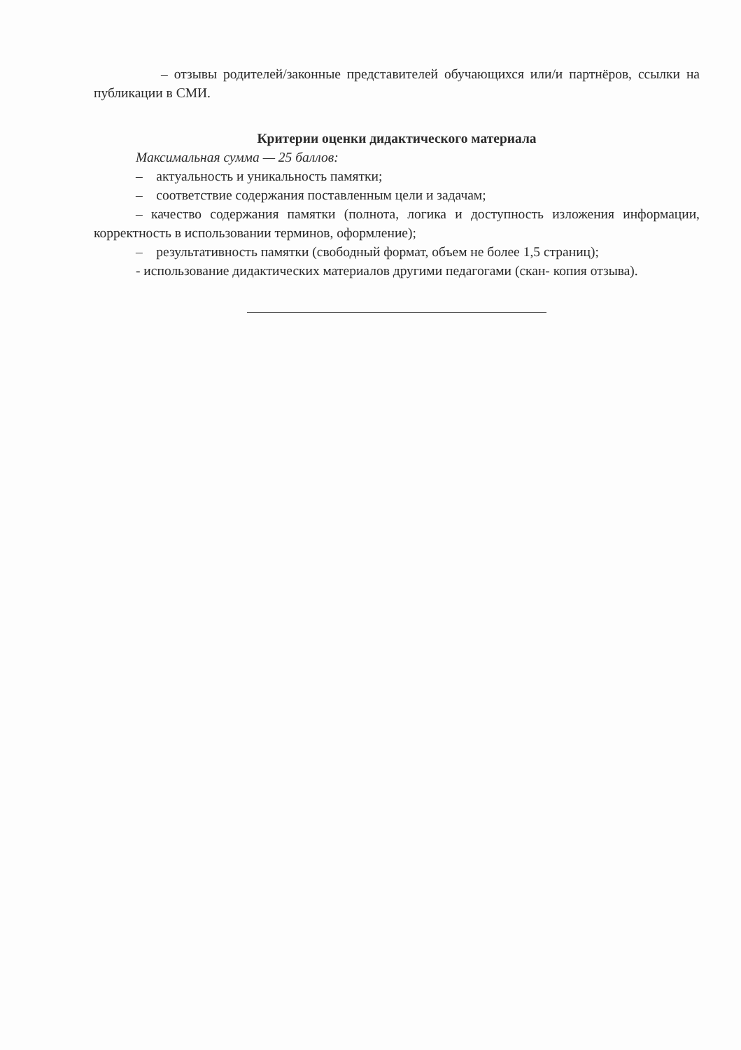– отзывы родителей/законные представителей обучающихся или/и партнёров, ссылки на публикации в СМИ.
Критерии оценки дидактического материала
Максимальная сумма — 25 баллов:
– актуальность и уникальность памятки;
– соответствие содержания поставленным цели и задачам;
– качество содержания памятки (полнота, логика и доступность изложения информации, корректность в использовании терминов, оформление);
– результативность памятки (свободный формат, объем не более 1,5 страниц);
- использование дидактических материалов другими педагогами (скан- копия отзыва).